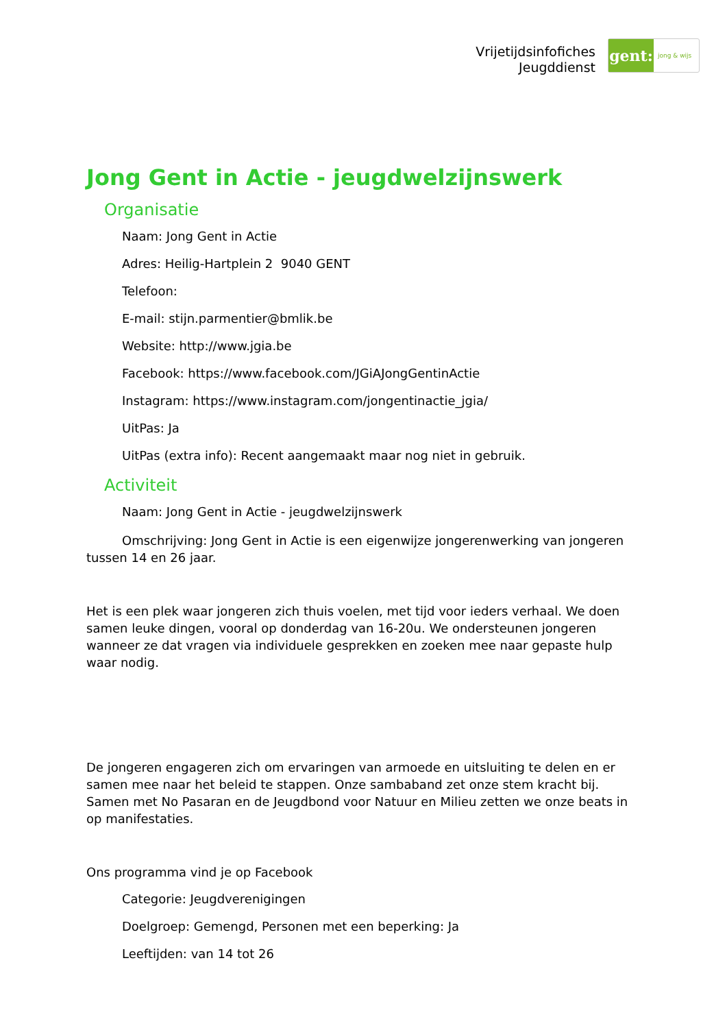Vrijetijdsinfofiches
Jeugddienst
gent:
jong & wijs
Jong Gent in Actie - jeugdwelzijnswerk
Organisatie
Naam: Jong Gent in Actie
Adres: Heilig-Hartplein 2 9040 GENT
Telefoon:
E-mail: stijn.parmentier@bmlik.be
Website: http://www.jgia.be
Facebook: https://www.facebook.com/JGiAJongGentinActie
Instagram: https://www.instagram.com/jongentinactie_jgia/
UitPas: Ja
UitPas (extra info): Recent aangemaakt maar nog niet in gebruik.
Activiteit
Naam: Jong Gent in Actie - jeugdwelzijnswerk
Omschrijving: Jong Gent in Actie is een eigenwijze jongerenwerking van jongeren tussen 14 en 26 jaar.
Het is een plek waar jongeren zich thuis voelen, met tijd voor ieders verhaal. We doen samen leuke dingen, vooral op donderdag van 16-20u. We ondersteunen jongeren wanneer ze dat vragen via individuele gesprekken en zoeken mee naar gepaste hulp waar nodig.
De jongeren engageren zich om ervaringen van armoede en uitsluiting te delen en er samen mee naar het beleid te stappen. Onze sambaband zet onze stem kracht bij. Samen met No Pasaran en de Jeugdbond voor Natuur en Milieu zetten we onze beats in op manifestaties.
Ons programma vind je op Facebook
Categorie: Jeugdverenigingen
Doelgroep: Gemengd, Personen met een beperking: Ja
Leeftijden: van 14 tot 26